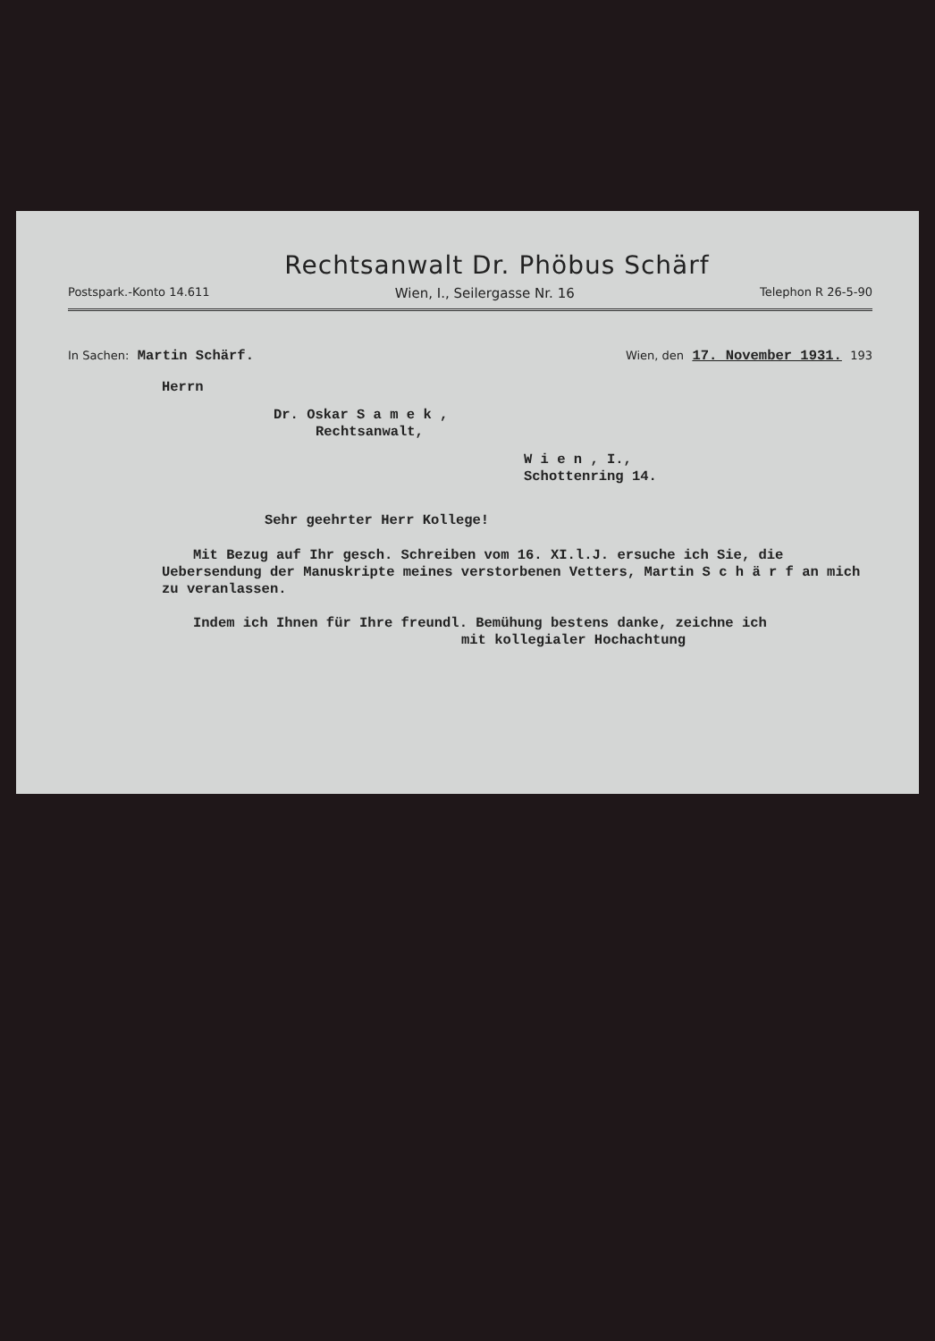Rechtsanwalt Dr. Phöbus Schärf
Postspark.-Konto 14.611 Wien, I., Seilergasse Nr. 16 Telephon R 26-5-90
In Sachen: Martin Schärf.
Wien, den 17. November 1931. 193
Herrn
Dr. Oskar S a m e k ,
Rechtsanwalt,
W i e n , I.,
Schottenring 14.
Sehr geehrter Herr Kollege!
Mit Bezug auf Ihr gesch. Schreiben vom 16. XI.l.J. ersuche ich Sie, die Uebersendung der Manuskripte meines verstorbenen Vetters, Martin S c h ä r f an mich zu veranlassen.
Indem ich Ihnen für Ihre freundl. Bemühung bestens danke, zeichne ich
mit kollegialer Hochachtung